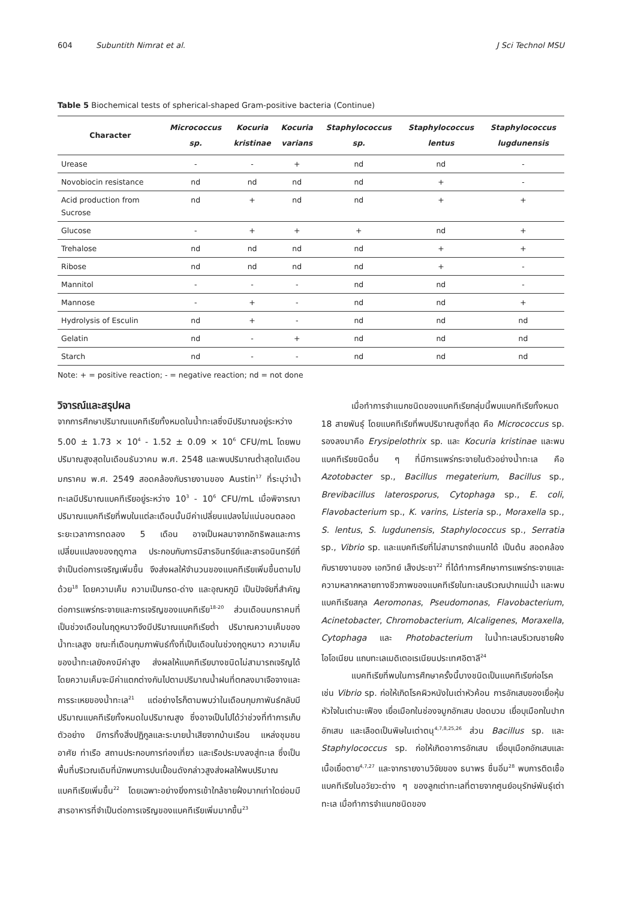604 Subuntith Nimrat et al. J Sci Technol MSU
Table 5 Biochemical tests of spherical-shaped Gram-positive bacteria (Continue)
| Character | Micrococcus sp. | Kocuria kristinae | Kocuria varians | Staphylococcus sp. | Staphylococcus lentus | Staphylococcus lugdunensis |
| --- | --- | --- | --- | --- | --- | --- |
| Urease | - | - | + | nd | nd | - |
| Novobiocin resistance | nd | nd | nd | nd | + | - |
| Acid production from Sucrose | nd | + | nd | nd | + | + |
| Glucose | - | + | + | + | nd | + |
| Trehalose | nd | nd | nd | nd | + | + |
| Ribose | nd | nd | nd | nd | + | - |
| Mannitol | - | - | - | nd | nd | - |
| Mannose | - | + | - | nd | nd | + |
| Hydrolysis of Esculin | nd | + | - | nd | nd | nd |
| Gelatin | nd | - | + | nd | nd | nd |
| Starch | nd | - | - | nd | nd | nd |
Note: + = positive reaction; - = negative reaction; nd = not done
วิจารณ์และสรุปผล
จากการศึกษาปริมาณแบคทีเรียทั้งหมดในน้ำทะเลซึ่งมีปริมาณอยู่ระหว่าง 5.00 ± 1.73 × 10<sup>4</sup> - 1.52 ± 0.09 × 10<sup>6</sup> CFU/mL โดยพบปริมาณสูงสุดในเดือนธันวาคม พ.ศ. 2548 และพบปริมาณต่ำสุดในเดือนมกราคม พ.ศ. 2549 สอดคล้องกับรายงานของ Austin<sup>17</sup> ที่ระบุว่าน้ำทะเลมีปริมาณแบคทีเรียอยู่ระหว่าง 10<sup>3</sup> - 10<sup>6</sup> CFU/mL เมื่อพิจารณาปริมาณแบคทีเรียที่พบในแต่ละเดือนนั้นมีค่าเปลี่ยนแปลงไม่แน่นอนตลอดระยะเวลาการทดลอง 5 เดือน อาจเป็นผลมาจากอิทธิพลและการเปลี่ยนแปลงของฤดูกาล ประกอบกับการมีสารอินทรีย์และสารอนินทรีย์ที่จำเป็นต่อการเจริญเพิ่มขึ้น จึงส่งผลให้จำนวนของแบคทีเรียเพิ่มขึ้นตามไปด้วย<sup>18</sup> โดยความเค็ม ความเป็นกรด-ด่าง และอุณหภูมิ เป็นปัจจัยที่สำคัญต่อการแพร่กระจายและการเจริญของแบคทีเรีย<sup>18-20</sup> ส่วนเดือนมกราคมที่เป็นช่วงเดือนในฤดูหนาวจึงมีปริมาณแบคทีเรียต่ำ ปริมาณความเค็มของน้ำทะเลสูง ขณะที่เดือนกุมภาพันธ์ทั้งที่เป็นเดือนในช่วงฤดูหนาว ความเค็มของน้ำทะเลยังคงมีค่าสูง ส่งผลให้แบคทีเรียบางชนิดไม่สามารถเจริญได้ โดยความเค็มจะมีค่าแตกต่างกันไปตามปริมาณน้ำฝนที่ตกลงมาเจือจางและการระเหยของน้ำทะเล<sup>21</sup> แต่อย่างไรก็ตามพบว่าในเดือนกุมภาพันธ์กลับมีปริมาณแบคทีเรียทั้งหมดในปริมาณสูง ซึ่งอาจเป็นไปได้ว่าช่วงที่ทำการเก็บตัวอย่าง มีการทิ้งสิ่งปฏิกูลและระบายน้ำเสียจากบ้านเรือน แหล่งชุมชนอาศัย ท่าเรือ สถานประกอบการท่องเที่ยว และเรือประมงลงสู่ทะเล ซึ่งเป็นพื้นที่บริเวณเดิมที่มักพบการปนเปื้อนดังกล่าวสูงส่งผลให้พบปริมาณแบคทีเรียเพิ่มขึ้น<sup>22</sup> โดยเฉพาะอย่างยิ่งการเข้าใกล้ชายฝั่งมากเท่าใดย่อมมีสารอาหารที่จำเป็นต่อการเจริญของแบคทีเรียเพิ่มมากขึ้น<sup>23</sup>
เมื่อทำการจำแนกชนิดของแบคทีเรียกลุ่มนี้พบแบคทีเรียทั้งหมด 18 สายพันธุ์ โดยแบคทีเรียที่พบปริมาณสูงที่สุด คือ Micrococcus sp. รองลงมาคือ Erysipelothrix sp. และ Kocuria kristinae และพบแบคทีเรียชนิดอื่น ๆ ที่มีการแพร่กระจายในตัวอย่างน้ำทะเล คือ Azotobacter sp., Bacillus megaterium, Bacillus sp., Brevibacillus laterosporus, Cytophaga sp., E. coli, Flavobacterium sp., K. varins, Listeria sp., Moraxella sp., S. lentus, S. lugdunensis, Staphylococcus sp., Serratia sp., Vibrio sp. และแบคทีเรียที่ไม่สามารถจำแนกได้ เป็นต้น สอดคล้องกับรายงานของ เอกวิทย์ เส็งประชา<sup>22</sup> ที่ได้ทำการศึกษาการแพร่กระจายและความหลากหลายทางชีวภาพของแบคทีเรียในทะเลบริเวณปากแม่น้ำ และพบแบคทีเรียสกุล Aeromonas, Pseudomonas, Flavobacterium, Acinetobacter, Chromobacterium, Alcaligenes, Moraxella, Cytophaga และ Photobacterium ในน้ำทะเลบริเวณชายฝั่งไอโอเนียน แถบทะเลเมดิเตอเรเนียนประเทศอิตาลี<sup>24</sup>
แบคทีเรียที่พบในการศึกษาครั้งนี้บางชนิดเป็นแบคทีเรียก่อโรค เช่น Vibrio sp. ก่อให้เกิดโรคผิวหนังในเต่าหัวค้อน การอักเสบของเยื่อหุ้มหัวใจในเต่ามะเฟือง เยื่อเมือกในช่องจมูกอักเสบ ปอดบวม เยื่อบุเมือกในปากอักเสบ และเลือดเป็นพิษในเต่าตนุ<sup>4,7,8,25,26</sup> ส่วน Bacillus sp. และ Staphylococcus sp. ก่อให้เกิดอาการอักเสบ เยื่อบุเมือกอักเสบและเนื้อเยื่อตาย<sup>4,7,27</sup> และจากรายงานวิจัยของ ธนาพร ชื่นอิ่ม<sup>28</sup> พบการติดเชื้อแบคทีเรียในอวัยวะต่าง ๆ ของลูกเต่าทะเลที่ตายจากศูนย์อนุรักษ์พันธุ์เต่าทะเล เมื่อทำการจำแนกชนิดของ